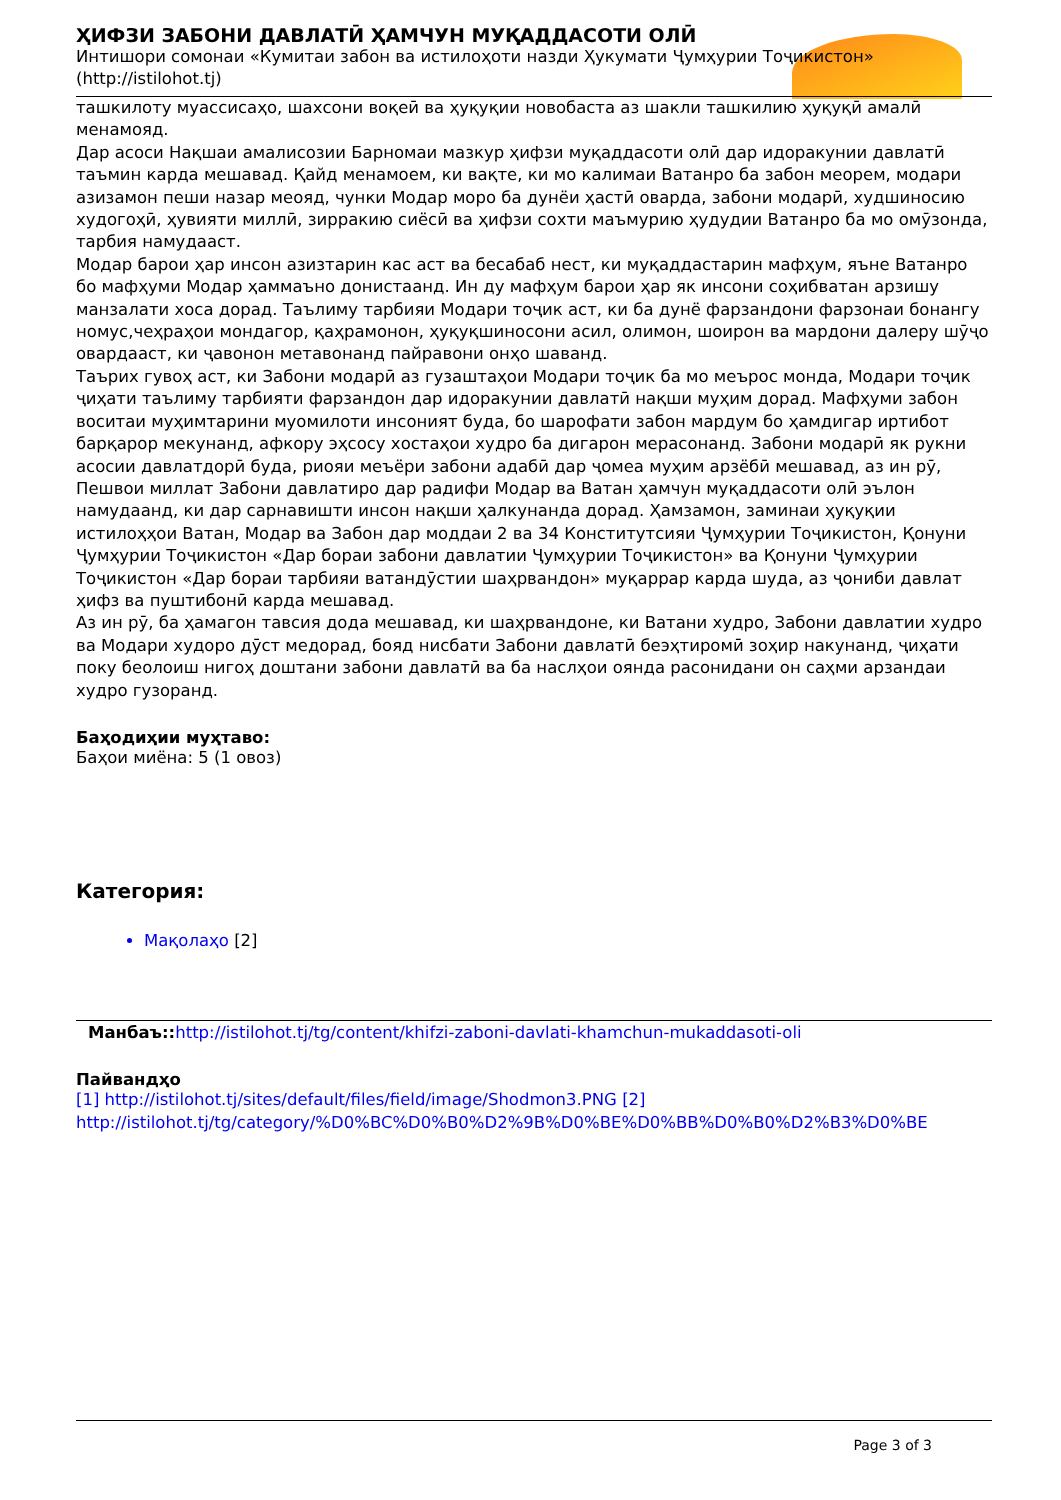ҲИФЗИ ЗАБОНИ ДАВЛАТӢ ҲАМЧУН МУҚАДДАСОТИ ОЛӢ
Интишори сомонаи «Кумитаи забон ва истилоҳоти назди Ҳукумати Ҷумҳурии Тоҷикистон» (http://istilohot.tj)
ташкилоту муассисаҳо, шахсони воқеӣ ва ҳуқуқии новобаста аз шакли ташкилию ҳуқуқӣ амалӣ менамояд.
Дар асоси Нақшаи амалисозии Барномаи мазкур ҳифзи муқаддасоти олӣ дар идоракунии давлатӣ таъмин карда мешавад. Қайд менамоем, ки вақте, ки мо калимаи Ватанро ба забон меорем, модари азизамон пеши назар меояд, чунки Модар моро ба дунёи ҳастӣ оварда, забони модарӣ, худшиносию худогоҳӣ, ҳувияти миллӣ, зирракию сиёсӣ ва ҳифзи сохти маъмурию ҳудудии Ватанро ба мо омӯзонда, тарбия намудааст.
Модар барои ҳар инсон азизтарин кас аст ва бесабаб нест, ки муқаддастарин мафҳум, яъне Ватанро бо мафҳуми Модар ҳаммаъно донистаанд. Ин ду мафҳум барои ҳар як инсони соҳибватан арзишу манзалати хоса дорад. Таълиму тарбияи Модари тоҷик аст, ки ба дунё фарзандони фарзонаи бонангу номус,чеҳраҳои мондагор, қаҳрамонон, ҳуқуқшиносони асил, олимон, шоирон ва мардони далеру шӯҷо овардааст, ки ҷавонон метавонанд пайравони онҳо шаванд.
Таърих гувоҳ аст, ки Забони модарӣ аз гузаштаҳои Модари тоҷик ба мо меърос монда, Модари тоҷик ҷиҳати таълиму тарбияти фарзандон дар идоракунии давлатӣ нақши муҳим дорад. Мафҳуми забон воситаи муҳимтарини муомилоти инсоният буда, бо шарофати забон мардум бо ҳамдигар иртибот барқарор мекунанд, афкору эҳсосу хостаҳои худро ба дигарон мерасонанд. Забони модарӣ як рукни асосии давлатдорӣ буда, риояи меъёри забони адабӣ дар ҷомеа муҳим арзёбӣ мешавад, аз ин рӯ, Пешвои миллат Забони давлатиро дар радифи Модар ва Ватан ҳамчун муқаддасоти олӣ эълон намудаанд, ки дар сарнавишти инсон нақши ҳалкунанда дорад. Ҳамзамон, заминаи ҳуқуқии истилоҳҳои Ватан, Модар ва Забон дар моддаи 2 ва 34 Конститутсияи Ҷумҳурии Тоҷикистон, Қонуни Ҷумҳурии Тоҷикистон «Дар бораи забони давлатии Ҷумҳурии Тоҷикистон» ва Қонуни Ҷумҳурии Тоҷикистон «Дар бораи тарбияи ватандӯстии шаҳрвандон» муқаррар карда шуда, аз ҷониби давлат ҳифз ва пуштибонӣ карда мешавад.
Аз ин рӯ, ба ҳамагон тавсия дода мешавад, ки шаҳрвандоне, ки Ватани худро, Забони давлатии худро ва Модари худоро дӯст медорад, бояд нисбати Забони давлатӣ беэҳтиромӣ зоҳир накунанд, ҷиҳати поку беолоиш нигоҳ доштани забони давлатӣ ва ба наслҳои оянда расонидани он саҳми арзандаи худро гузоранд.
Баҳодиҳии муҳтаво:
Баҳои миёна: 5 (1 овоз)
Категория:
Мақолаҳо [2]
Манбаъ:: http://istilohot.tj/tg/content/khifzi-zaboni-davlati-khamchun-mukaddasoti-oli
Пайвандҳо
[1] http://istilohot.tj/sites/default/files/field/image/Shodmon3.PNG [2] http://istilohot.tj/tg/category/%D0%BC%D0%B0%D2%9B%D0%BE%D0%BB%D0%B0%D2%B3%D0%BE
Page 3 of 3